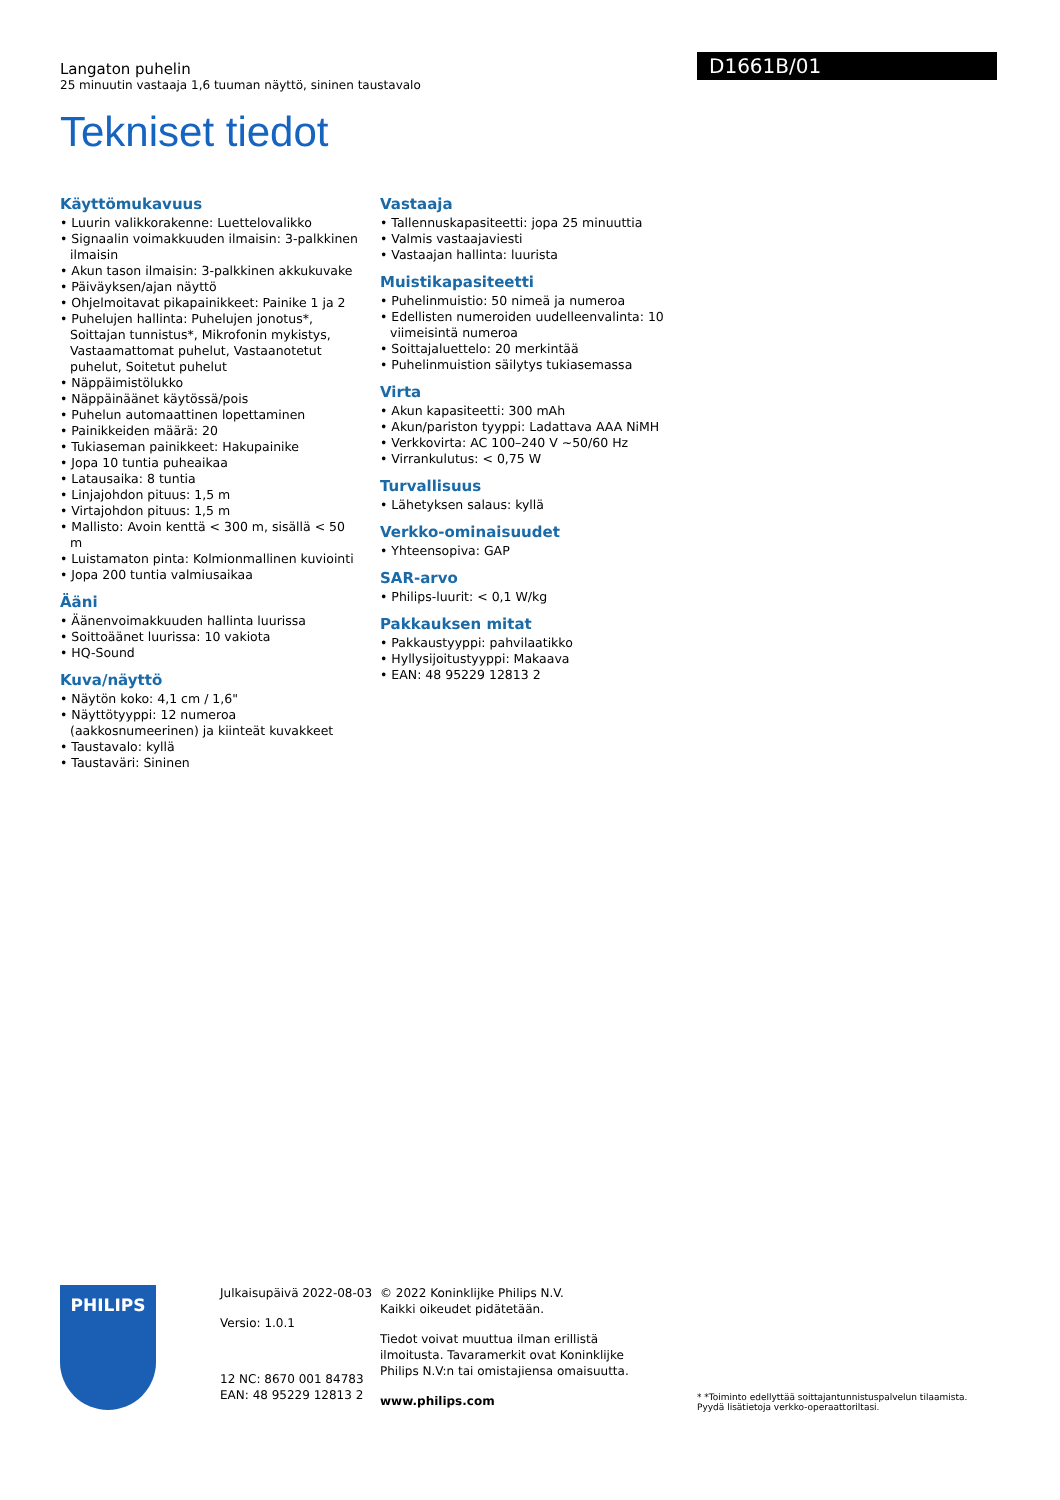Langaton puhelin
25 minuutin vastaaja 1,6 tuuman näyttö, sininen taustavalo
Tekniset tiedot
D1661B/01
Käyttömukavuus
• Luurin valikkorakenne: Luettelovalikko
• Signaalin voimakkuuden ilmaisin: 3-palkkinen ilmaisin
• Akun tason ilmaisin: 3-palkkinen akkukuvake
• Päiväyksen/ajan näyttö
• Ohjelmoitavat pikapainikkeet: Painike 1 ja 2
• Puhelujen hallinta: Puhelujen jonotus*, Soittajan tunnistus*, Mikrofonin mykistys, Vastaamattomat puhelut, Vastaanotetut puhelut, Soitetut puhelut
• Näppäimistölukko
• Näppäinäänet käytössä/pois
• Puhelun automaattinen lopettaminen
• Painikkeiden määrä: 20
• Tukiaseman painikkeet: Hakupainike
• Jopa 10 tuntia puheaikaa
• Latausaika: 8 tuntia
• Linjajohdon pituus: 1,5 m
• Virtajohdon pituus: 1,5 m
• Mallisto: Avoin kenttä < 300 m, sisällä < 50 m
• Luistamaton pinta: Kolmionmallinen kuviointi
• Jopa 200 tuntia valmiusaikaa
Ääni
• Äänenvoimakkuuden hallinta luurissa
• Soittoäänet luurissa: 10 vakiota
• HQ-Sound
Kuva/näyttö
• Näytön koko: 4,1 cm / 1,6"
• Näyttötyyppi: 12 numeroa (aakkosnumeerinen) ja kiinteät kuvakkeet
• Taustavalo: kyllä
• Taustaväri: Sininen
Vastaaja
• Tallennuskapasiteetti: jopa 25 minuuttia
• Valmis vastaajaviesti
• Vastaajan hallinta: luurista
Muistikapasiteetti
• Puhelinmuistio: 50 nimeä ja numeroa
• Edellisten numeroiden uudelleenvalinta: 10 viimeisintä numeroa
• Soittajaluettelo: 20 merkintää
• Puhelinmuistion säilytys tukiasemassa
Virta
• Akun kapasiteetti: 300 mAh
• Akun/pariston tyyppi: Ladattava AAA NiMH
• Verkkovirta: AC 100–240 V ~50/60 Hz
• Virrankulutus: < 0,75 W
Turvallisuus
• Lähetyksen salaus: kyllä
Verkko-ominaisuudet
• Yhteensopiva: GAP
SAR-arvo
• Philips-luurit: < 0,1 W/kg
Pakkauksen mitat
• Pakkaustyyppi: pahvilaatikko
• Hyllysijoitustyyppi: Makaava
• EAN: 48 95229 12813 2
PHILIPS
Julkaisupäivä 2022-08-03
Versio: 1.0.1
12 NC: 8670 001 84783
EAN: 48 95229 12813 2
© 2022 Koninklijke Philips N.V.
Kaikki oikeudet pidätetään.
Tiedot voivat muuttua ilman erillistä ilmoitusta. Tavaramerkit ovat Koninklijke Philips N.V:n tai omistajiensa omaisuutta.
www.philips.com
* *Toiminto edellyttää soittajantunnistuspalvelun tilaamista. Pyydä lisätietoja verkko-operaattoriltasi.